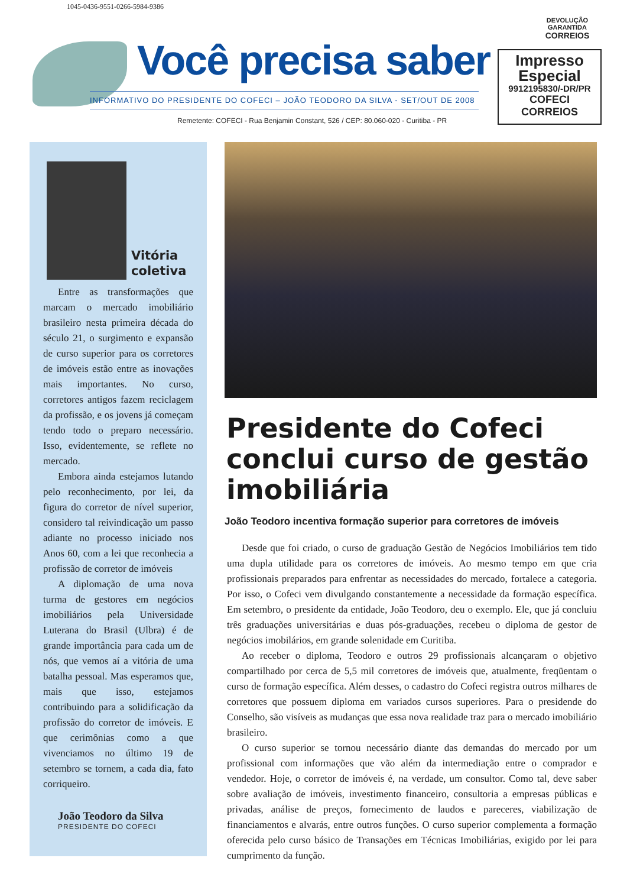1045-0436-9551-0266-5984-9386
DEVOLUÇÃO
GARANTIDA
CORREIOS
Impresso
Especial
9912195830/-DR/PR
COFECI
CORREIOS
Você precisa saber
INFORMATIVO DO PRESIDENTE DO COFECI – JOÃO TEODORO DA SILVA - SET/OUT DE 2008
Remetente: COFECI - Rua Benjamin Constant, 526 / CEP: 80.060-020 - Curitiba - PR
Vitória coletiva
Entre as transformações que marcam o mercado imobiliário brasileiro nesta primeira década do século 21, o surgimento e expansão de curso superior para os corretores de imóveis estão entre as inovações mais importantes. No curso, corretores antigos fazem reciclagem da profissão, e os jovens já começam tendo todo o preparo necessário. Isso, evidentemente, se reflete no mercado.
Embora ainda estejamos lutando pelo reconhecimento, por lei, da figura do corretor de nível superior, considero tal reivindicação um passo adiante no processo iniciado nos Anos 60, com a lei que reconhecia a profissão de corretor de imóveis
A diplomação de uma nova turma de gestores em negócios imobiliários pela Universidade Luterana do Brasil (Ulbra) é de grande importância para cada um de nós, que vemos aí a vitória de uma batalha pessoal. Mas esperamos que, mais que isso, estejamos contribuindo para a solidificação da profissão do corretor de imóveis. E que cerimônias como a que vivenciamos no último 19 de setembro se tornem, a cada dia, fato corriqueiro.
João Teodoro da Silva
PRESIDENTE DO COFECI
Presidente do Cofeci conclui curso de gestão imobiliária
João Teodoro incentiva formação superior para corretores de imóveis
Desde que foi criado, o curso de graduação Gestão de Negócios Imobiliários tem tido uma dupla utilidade para os corretores de imóveis. Ao mesmo tempo em que cria profissionais preparados para enfrentar as necessidades do mercado, fortalece a categoria. Por isso, o Cofeci vem divulgando constantemente a necessidade da formação específica. Em setembro, o presidente da entidade, João Teodoro, deu o exemplo. Ele, que já concluiu três graduações universitárias e duas pós-graduações, recebeu o diploma de gestor de negócios imobilários, em grande solenidade em Curitiba.
Ao receber o diploma, Teodoro e outros 29 profissionais alcançaram o objetivo compartilhado por cerca de 5,5 mil corretores de imóveis que, atualmente, freqüentam o curso de formação específica. Além desses, o cadastro do Cofeci registra outros milhares de corretores que possuem diploma em variados cursos superiores. Para o presidende do Conselho, são visíveis as mudanças que essa nova realidade traz para o mercado imobiliário brasileiro.
O curso superior se tornou necessário diante das demandas do mercado por um profissional com informações que vão além da intermediação entre o comprador e vendedor. Hoje, o corretor de imóveis é, na verdade, um consultor. Como tal, deve saber sobre avaliação de imóveis, investimento financeiro, consultoria a empresas públicas e privadas, análise de preços, fornecimento de laudos e pareceres, viabilização de financiamentos e alvarás, entre outros funções. O curso superior complementa a formação oferecida pelo curso básico de Transações em Técnicas Imobiliárias, exigido por lei para cumprimento da função.